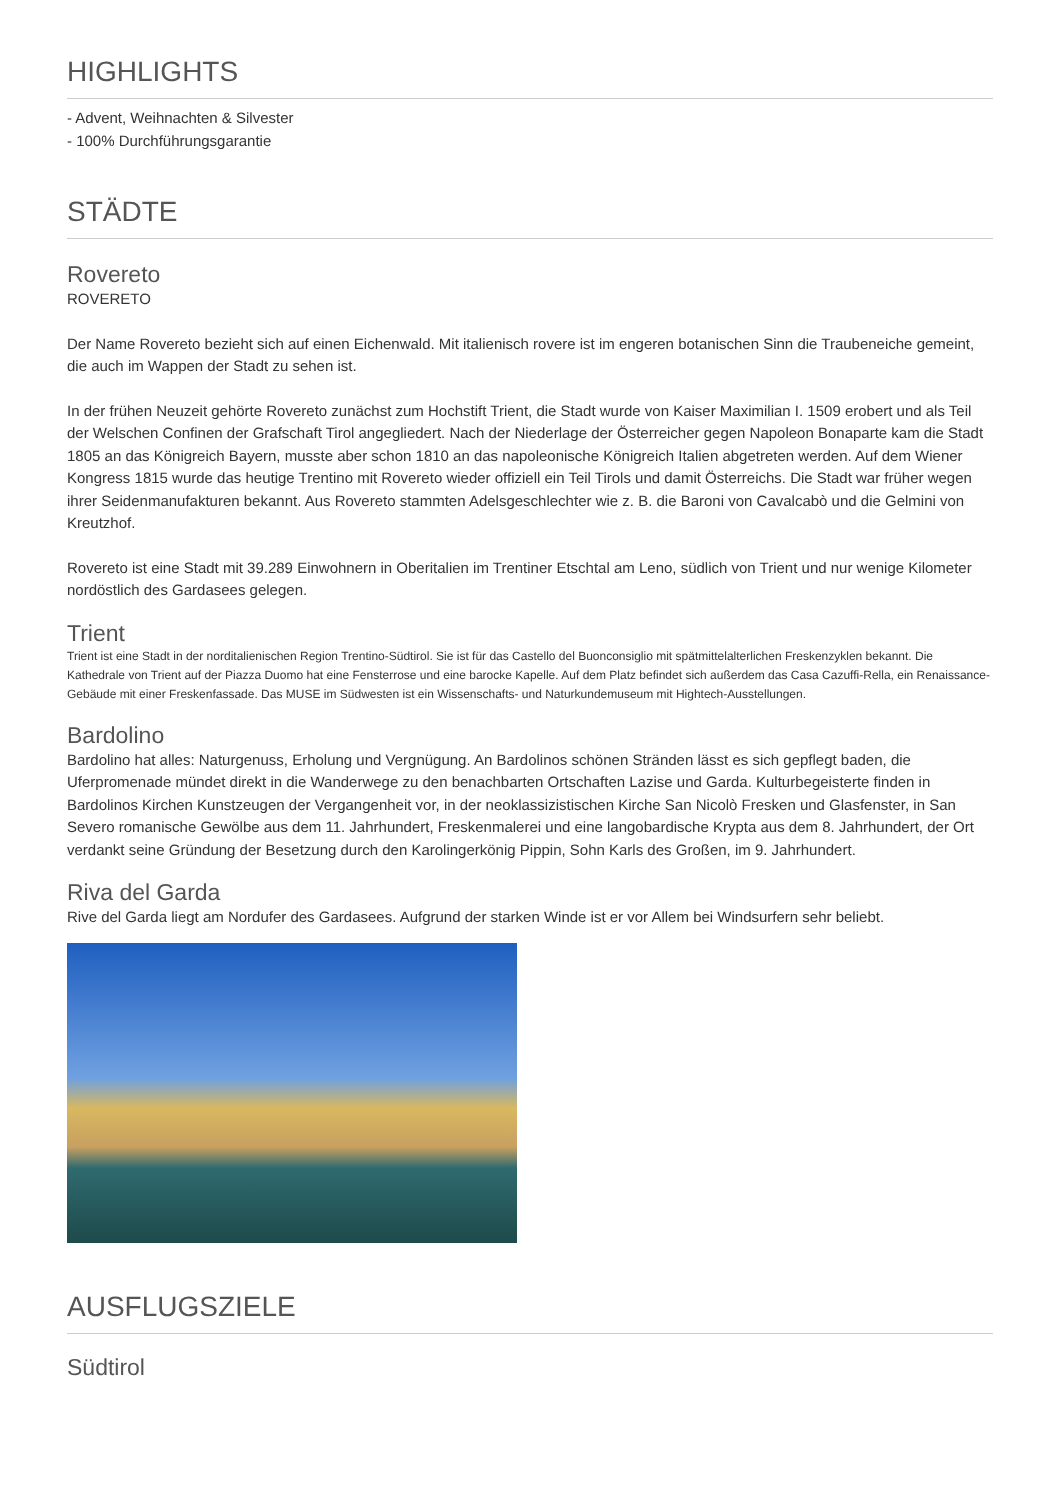HIGHLIGHTS
- Advent, Weihnachten & Silvester
- 100% Durchführungsgarantie
STÄDTE
Rovereto
ROVERETO
Der Name Rovereto bezieht sich auf einen Eichenwald. Mit italienisch rovere ist im engeren botanischen Sinn die Traubeneiche gemeint, die auch im Wappen der Stadt zu sehen ist.
In der frühen Neuzeit gehörte Rovereto zunächst zum Hochstift Trient, die Stadt wurde von Kaiser Maximilian I. 1509 erobert und als Teil der Welschen Confinen der Grafschaft Tirol angegliedert. Nach der Niederlage der Österreicher gegen Napoleon Bonaparte kam die Stadt 1805 an das Königreich Bayern, musste aber schon 1810 an das napoleonische Königreich Italien abgetreten werden. Auf dem Wiener Kongress 1815 wurde das heutige Trentino mit Rovereto wieder offiziell ein Teil Tirols und damit Österreichs. Die Stadt war früher wegen ihrer Seidenmanufakturen bekannt. Aus Rovereto stammten Adelsgeschlechter wie z. B. die Baroni von Cavalcabò und die Gelmini von Kreutzhof.
Rovereto ist eine Stadt mit 39.289 Einwohnern in Oberitalien im Trentiner Etschtal am Leno, südlich von Trient und nur wenige Kilometer nordöstlich des Gardasees gelegen.
Trient
Trient ist eine Stadt in der norditalienischen Region Trentino-Südtirol. Sie ist für das Castello del Buonconsiglio mit spätmittelalterlichen Freskenzyklen bekannt. Die Kathedrale von Trient auf der Piazza Duomo hat eine Fensterrose und eine barocke Kapelle. Auf dem Platz befindet sich außerdem das Casa Cazuffi-Rella, ein Renaissance-Gebäude mit einer Freskenfassade. Das MUSE im Südwesten ist ein Wissenschafts- und Naturkundemuseum mit Hightech-Ausstellungen.
Bardolino
Bardolino hat alles: Naturgenuss, Erholung und Vergnügung. An Bardolinos schönen Stränden lässt es sich gepflegt baden, die Uferpromenade mündet direkt in die Wanderwege zu den benachbarten Ortschaften Lazise und Garda. Kulturbegeisterte finden in Bardolinos Kirchen Kunstzeugen der Vergangenheit vor, in der neoklassizistischen Kirche San Nicolò Fresken und Glasfenster, in San Severo romanische Gewölbe aus dem 11. Jahrhundert, Freskenmalerei und eine langobardische Krypta aus dem 8. Jahrhundert, der Ort verdankt seine Gründung der Besetzung durch den Karolingerkönig Pippin, Sohn Karls des Großen, im 9. Jahrhundert.
Riva del Garda
Rive del Garda liegt am Nordufer des Gardasees. Aufgrund der starken Winde ist er vor Allem bei Windsurfern sehr beliebt.
AUSFLUGSZIELE
Südtirol